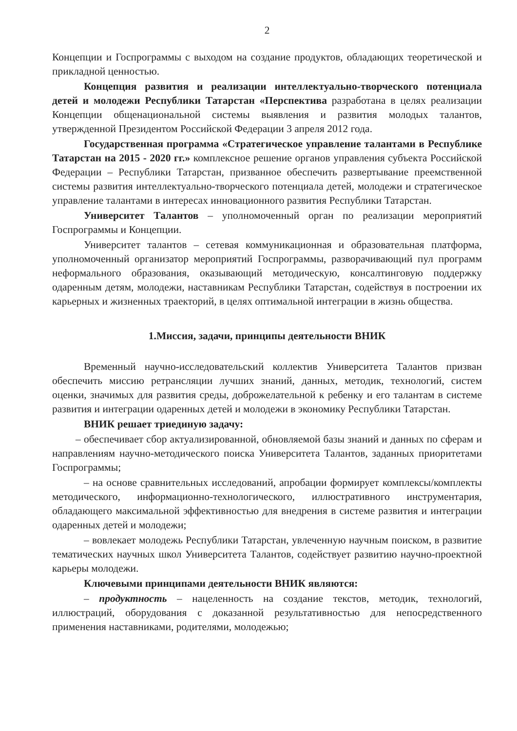2
Концепции и Госпрограммы с выходом на создание продуктов, обладающих теоретической и прикладной ценностью.
Концепция развития и реализации интеллектуально-творческого потенциала детей и молодежи Республики Татарстан «Перспектива разработана в целях реализации Концепции общенациональной системы выявления и развития молодых талантов, утвержденной Президентом Российской Федерации 3 апреля 2012 года.
Государственная программа «Стратегическое управление талантами в Республике Татарстан на 2015 - 2020 гг.» комплексное решение органов управления субъекта Российской Федерации – Республики Татарстан, призванное обеспечить развертывание преемственной системы развития интеллектуально-творческого потенциала детей, молодежи и стратегическое управление талантами в интересах инновационного развития Республики Татарстан.
Университет Талантов – уполномоченный орган по реализации мероприятий Госпрограммы и Концепции.
Университет талантов – сетевая коммуникационная и образовательная платформа, уполномоченный организатор мероприятий Госпрограммы, разворачивающий пул программ неформального образования, оказывающий методическую, консалтинговую поддержку одаренным детям, молодежи, наставникам Республики Татарстан, содействуя в построении их карьерных и жизненных траекторий, в целях оптимальной интеграции в жизнь общества.
1.Миссия, задачи, принципы деятельности ВНИК
Временный научно-исследовательский коллектив Университета Талантов призван обеспечить миссию ретрансляции лучших знаний, данных, методик, технологий, систем оценки, значимых для развития среды, доброжелательной к ребенку и его талантам в системе развития и интеграции одаренных детей и молодежи в экономику Республики Татарстан.
ВНИК решает триединую задачу:
– обеспечивает сбор актуализированной, обновляемой базы знаний и данных по сферам и направлениям научно-методического поиска Университета Талантов, заданных приоритетами Госпрограммы;
– на основе сравнительных исследований, апробации формирует комплексы/комплекты методического, информационно-технологического, иллюстративного инструментария, обладающего максимальной эффективностью для внедрения в системе развития и интеграции одаренных детей и молодежи;
– вовлекает молодежь Республики Татарстан, увлеченную научным поиском, в развитие тематических научных школ Университета Талантов, содействует развитию научно-проектной карьеры молодежи.
Ключевыми принципами деятельности ВНИК являются:
– продуктность – нацеленность на создание текстов, методик, технологий, иллюстраций, оборудования с доказанной результативностью для непосредственного применения наставниками, родителями, молодежью;